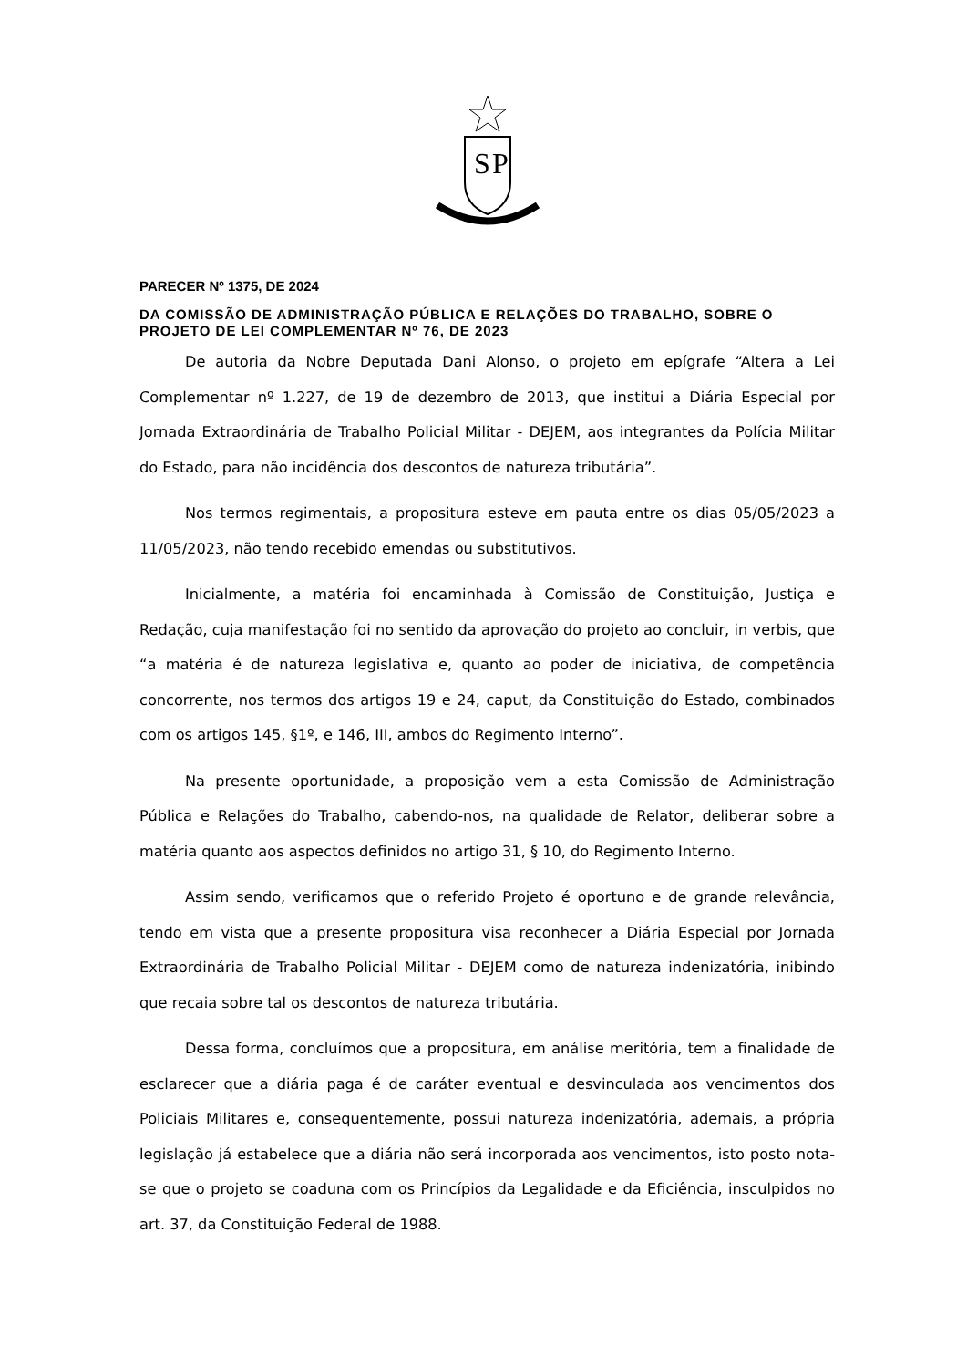S
P
PARECER Nº 1375, DE 2024
DA COMISSÃO DE ADMINISTRAÇÃO PÚBLICA E RELAÇÕES DO TRABALHO, SOBRE O PROJETO DE LEI COMPLEMENTAR Nº 76, DE 2023
De autoria da Nobre Deputada Dani Alonso, o projeto em epígrafe “Altera a Lei Complementar nº 1.227, de 19 de dezembro de 2013, que institui a Diária Especial por Jornada Extraordinária de Trabalho Policial Militar - DEJEM, aos integrantes da Polícia Militar do Estado, para não incidência dos descontos de natureza tributária”.
Nos termos regimentais, a propositura esteve em pauta entre os dias 05/05/2023 a 11/05/2023, não tendo recebido emendas ou substitutivos.
Inicialmente, a matéria foi encaminhada à Comissão de Constituição, Justiça e Redação, cuja manifestação foi no sentido da aprovação do projeto ao concluir, in verbis, que “a matéria é de natureza legislativa e, quanto ao poder de iniciativa, de competência concorrente, nos termos dos artigos 19 e 24, caput, da Constituição do Estado, combinados com os artigos 145, §1º, e 146, III, ambos do Regimento Interno”.
Na presente oportunidade, a proposição vem a esta Comissão de Administração Pública e Relações do Trabalho, cabendo-nos, na qualidade de Relator, deliberar sobre a matéria quanto aos aspectos definidos no artigo 31, § 10, do Regimento Interno.
Assim sendo, verificamos que o referido Projeto é oportuno e de grande relevância, tendo em vista que a presente propositura visa reconhecer a Diária Especial por Jornada Extraordinária de Trabalho Policial Militar - DEJEM como de natureza indenizatória, inibindo que recaia sobre tal os descontos de natureza tributária.
Dessa forma, concluímos que a propositura, em análise meritória, tem a finalidade de esclarecer que a diária paga é de caráter eventual e desvinculada aos vencimentos dos Policiais Militares e, consequentemente, possui natureza indenizatória, ademais, a própria legislação já estabelece que a diária não será incorporada aos vencimentos, isto posto nota-se que o projeto se coaduna com os Princípios da Legalidade e da Eficiência, insculpidos no art. 37, da Constituição Federal de 1988.